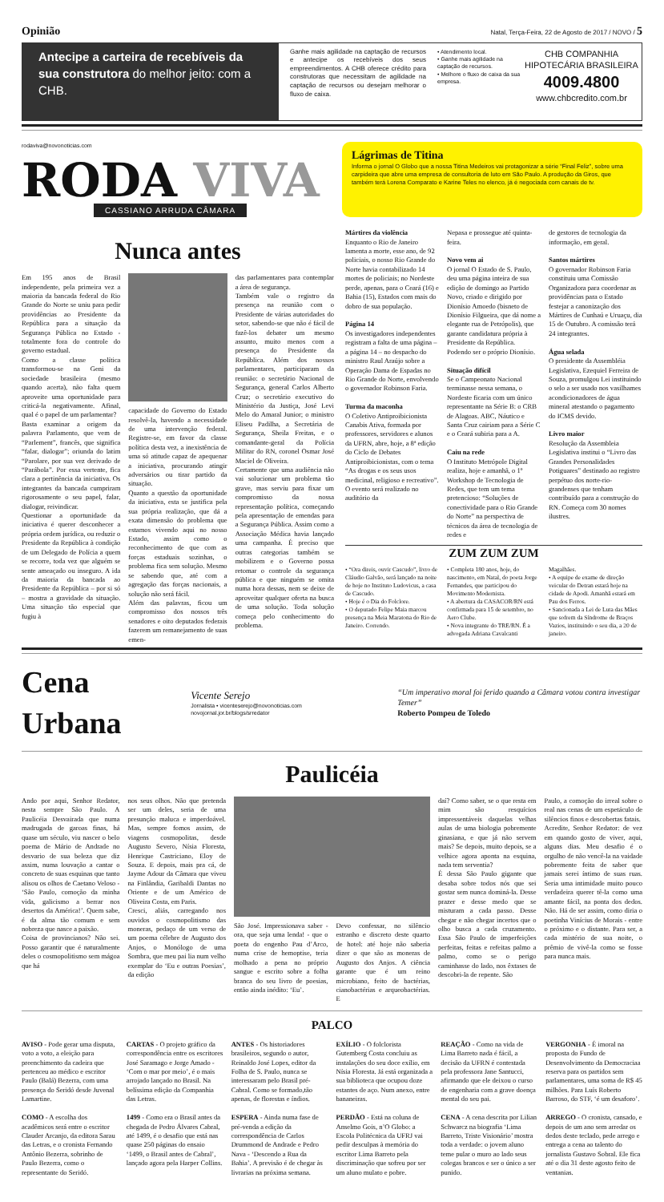Opinião Natal, Terça-Feira, 22 de Agosto de 2017 / NOVO / 5
Antecipe a carteira de recebíveis da sua construtora do melhor jeito: com a CHB.
Ganhe mais agilidade na captação de recursos e antecipe os recebíveis dos seus empreendimentos. A CHB oferece crédito para construtoras que necessitam de agilidade na captação de recursos ou desejam melhorar o fluxo de caixa.
• Atendimento local.
• Ganhe mais agilidade na captação de recursos.
• Melhore o fluxo de caixa da sua empresa.
CHB COMPANHIA HIPOTECÁRIA BRASILEIRA
4009.4800
www.chbcredito.com.br
rodaviva@novonoticias.com
RODA VIVA
CASSIANO ARRUDA CÂMARA
Lágrimas de Titina
Informa o jornal O Globo que a nossa Titina Medeiros vai protagonizar a série “Final Feliz”, sobre uma carpideira que abre uma empresa de consultoria de luto em São Paulo. A produção da Giros, que também terá Lorena Comparato e Karine Teles no elenco, já é negociada com canais de tv.
Nunca antes
Em 195 anos de Brasil independente, pela primeira vez a maioria da bancada federal do Rio Grande do Norte se uniu para pedir providências ao Presidente da República para a situação da Segurança Pública no Estado - totalmente fora do controle do governo estadual.
Como a classe política transformou-se na Geni da sociedade brasileira (mesmo quando acerta), não falta quem aproveite uma oportunidade para criticá-la negativamente. Afinal, qual é o papel de um parlamentar?
Basta examinar a origem da palavra Parlamento, que vem de “Parlement”, francês, que significa “falar, dialogar”; oriunda do latim “Parolare, por sua vez derivado de “Parábola”. Por essa vertente, fica clara a pertinência da iniciativa. Os integrantes da bancada cumpriram rigorosamente o seu papel, falar, dialogar, reivindicar.
Questionar a oportunidade da iniciativa é querer desconhecer a própria ordem jurídica, ou reduzir o Presidente da República à condição de um Delegado de Polícia a quem se recorre, toda vez que alguém se sente ameaçado ou inseguro. A ida da maioria da bancada ao Presidente da República – por si só – mostra a gravidade da situação. Uma situação tão especial que fugiu à
capacidade do Governo do Estado resolvê-la, havendo a necessidade de uma intervenção federal. Registre-se, em favor da classe política desta vez, a inexistência de uma só atitude capaz de apequenar a iniciativa, procurando atingir adversários ou tirar partido da situação.
Quanto a questão da oportunidade da iniciativa, esta se justifica pela sua própria realização, que dá a exata dimensão do problema que estamos vivendo aqui no nosso Estado, assim como o reconhecimento de que com as forças estaduais sozinhas, o problema fica sem solução. Mesmo se sabendo que, até com a agregação das forças nacionais, a solução não será fácil.
Além das palavras, ficou um compromisso dos nossos três senadores e oito deputados federais fazerem um remanejamento de suas emen-
das parlamentares para contemplar a área de segurança.
Também vale o registro da presença na reunião com o Presidente de várias autoridades do setor, sabendo-se que não é fácil de fazê-los debater um mesmo assunto, muito menos com a presença do Presidente da República. Além dos nossos parlamentares, participaram da reunião: o secretário Nacional de Segurança, general Carlos Alberto Cruz; o secretário executivo do Ministério da Justiça, José Levi Melo do Amaral Junior; o ministro Eliseu Padilha, a Secretária de Segurança, Sheila Freitas, e o comandante-geral da Polícia Militar do RN, coronel Osmar José Maciel de Oliveira.
Certamente que uma audiência não vai solucionar um problema tão grave, mas serviu para fixar um compromisso da nossa representação política, começando pela apresentação de emendas para a Segurança Pública. Assim como a Associação Médica havia lançado uma campanha. É preciso que outras categorias também se mobilizem e o Governo possa retomar o controle da segurança pública e que ninguém se omita numa hora dessas, nem se deixe de aproveitar qualquer oferta na busca de uma solução. Toda solução começa pelo conhecimento do problema.
Mártires da violência
Enquanto o Rio de Janeiro lamenta a morte, esse ano, de 92 policiais, o nosso Rio Grande do Norte havia contabilizado 14 mortes de policiais; no Nordeste perde, apenas, para o Ceará (16) e Bahia (15), Estados com mais do dobro de sua população.
Página 14
Os investigadores independentes registram a falta de uma página – a página 14 – no despacho do ministro Raul Araújo sobre a Operação Dama de Espadas no Rio Grande do Norte, envolvendo o governador Robinson Faria.
Turma da maconha
O Coletivo Antiproibicionista Canabis Ativa, formada por professores, servidores e alunos da UFRN, abre, hoje, a 8ª edição do Ciclo de Debates Antiproibicionistas, com o tema “As drogas e os seus usos medicinal, religioso e recreativo”. O evento será realizado no auditório da
Nepasa e prossegue até quinta-feira.
Novo vem ai
O jornal O Estado de S. Paulo, deu uma página inteira de sua edição de domingo ao Partido Novo, criado e dirigido por Dionísio Amoedo (bisneto de Dionísio Filgueira, que dá nome a elegante rua de Petrópolis), que garante candidatura própria à Presidente da República. Podendo ser o próprio Dionísio.
Situação difícil
Se o Campeonato Nacional terminasse nessa semana, o Nordeste ficaria com um único representante na Série B: o CRB de Alagoas. ABC, Náutico e Santa Cruz cairiam para a Série C e o Ceará subiria para a A.
Caiu na rede
O Instituto Metrópole Digital realiza, hoje e amanhã, o 1º Workshop de Tecnologia de Redes, que tem um tema pretencioso: “Soluções de conectividade para o Rio Grande do Norte” na perspectiva de técnicos da área de tecnologia de redes e
de gestores de tecnologia da informação, em geral.
Santos mártires
O governador Robinson Faria constituiu uma Comissão Organizadora para coordenar as providências para o Estado festejar a canonização dos Mártires de Cunhaú e Uruaçu, dia 15 de Outubro. A comissão terá 24 integrantes.
Água selada
O presidente da Assembléia Legislativa, Ezequiel Ferreira de Souza, promulgou Lei instituindo o selo a ser usado nos vasilhames acondicionadores de água mineral atestando o pagamento do ICMS devido.
Livro maior
Resolução da Assembleia Legislativa institui o “Livro das Grandes Personalidades Potiguares” destinado ao registro perpétuo dos norte-rio-grandenses que tenham contribuído para a construção do RN. Começa com 30 nomes ilustres.
ZUM ZUM ZUM
• “Ora direis, ouvir Cascudo”, livro de Cláudio Galvão, será lançado na noite de hoje no Instituto Ludovicus, a casa de Cascudo.
• Hoje é o Dia do Folclore.
• O deputado Felipe Maia marcou presença na Meia Maratona do Rio de Janeiro. Correndo.
• Completa 180 anos, hoje, do nascimento, em Natal, do poeta Jorge Fernandes, que participou do Movimento Modernista.
• A abertura da CASACOR/RN está confirmada para 15 de setembro, no Aero Clube.
• Nova integrante do TRE/RN. É a advogada Adriana Cavalcanti
Magalhães.
• A equipe de exame de direção veicular do Detran estará hoje na cidade de Apodi. Amanhã estará em Pau dos Ferros.
• Sancionada a Lei de Luta das Mães que sofrem da Síndrome de Braços Vazios, instituindo o seu dia, a 20 de janeiro.
Cena Urbana
Vicente Serejo
Jornalista • vicenteserejo@novonoticias.com
novojornal.jor.br/blogs/srredator
“Um imperativo moral foi ferido quando a Câmara votou contra investigar Temer”
Roberto Pompeu de Toledo
Paulicéia
Ando por aqui, Senhor Redator, nesta sempre São Paulo. A Paulicéia Desvairada que numa madrugada de garoas finas, há quase um século, viu nascer o belo poema de Mário de Andrade no desvario de sua beleza que diz assim, numa louvação a cantar o concreto de suas esquinas que tanto alisou os olhos de Caetano Veloso - ‘São Paulo, comoção da minha vida, galicismo a berrar nos desertos da América!’. Quem sabe, é da alma tão comum e sem nobreza que nasce a paixão.
Coisa de provincianos? Não sei. Posso garantir que é naturalmente deles o cosmopolitismo sem mágoa que há
nos seus olhos. Não que pretenda ser um deles, seria de uma presunção maluca e imperdoável. Mas, sempre fomos assim, de viagens cosmopolitas, desde Augusto Severo, Nísia Floresta, Henrique Castriciano, Eloy de Souza. E depois, mais pra cá, de Jayme Adour da Câmara que viveu na Finlândia, Garibaldi Dantas no Oriente e de um Américo de Oliveira Costa, em Paris.
Cresci, aliás, carregando nos ouvidos o cosmopolitismo das moneras, pedaço de um verso de um poema célebre de Augusto dos Anjos, o Monólogo de uma Sombra, que meu pai lia num velho exemplar do ‘Eu e outras Poesias’, da edição
São José. Impressionava saber - ora, que seja uma lenda! - que o poeta do engenho Pau d’Arco, numa crise de hemoptise, teria molhado a pena no próprio sangue e escrito sobre a folha branca do seu livro de poesias, então ainda inédito: ‘Eu’.
Devo confessar, no silêncio estranho e discreto deste quarto de hotel: até hoje não saberia dizer o que são as moneras de Augusto dos Anjos. A ciência garante que é um reino microbiano, feito de bactérias, cianobactérias e arqueobactérias. E
daí? Como saber, se o que resta em mim são resquícios impressentáveis daquelas velhas aulas de uma biologia pobremente ginasiana, e que já não servem mais? Se depois, muito depois, se a velhice agora aponta na esquina, nada tem serventia?
É dessa São Paulo gigante que desaba sobre todos nós que sei gostar sem nunca dominá-la. Desse prazer e desse medo que se misturam a cada passo. Desse chegar e não chegar incertos que o olho busca a cada cruzamento. Essa São Paulo de imperfeições perfeitas, feitas e refeitas palmo a palmo, como se o perigo caminhasse do lado, nos êxtases de descobri-la de repente. São
Paulo, a comoção do irreal sobre o real nas cenas de um espetáculo de silêncios finos e descobertas fatais.
Acredite, Senhor Redator: de vez em quando gosto de viver, aqui, alguns dias. Meu desafio é o orgulho de não vencê-la na vaidade pobremente feita de saber que jamais serei íntimo de suas ruas. Seria uma intimidade muito pouco verdadeira querer tê-la como uma amante fácil, na ponta dos dedos. Não. Há de ser assim, como diria o poetinha Vinícius de Morais - entre o próximo e o distante. Para ser, a cada mistério de sua noite, o prêmio de vivê-la como se fosse para nunca mais.
PALCO
AVISO - Pode gerar uma disputa, voto a voto, a eleição para preenchimento da cadeira que pertenceu ao médico e escritor Paulo (Balá) Bezerra, com uma presença do Seridó desde Juvenal Lamartine.
COMO - A escolha dos acadêmicos será entre o escritor Clauder Arcanjo, da editora Sarau das Letras, e o cronista Fernando Antônio Bezerra, sobrinho de Paulo Bezerra, como o representante do Seridó.
CARTAS - O projeto gráfico da correspondência entre os escritores José Saramago e Jorge Amado - ‘Com o mar por meio’, é o mais arrojado lançado no Brasil. Na belíssima edição da Companhia das Letras.
1499 - Como era o Brasil antes da chegada de Pedro Álvares Cabral, até 1499, é o desafio que está nas quase 250 páginas do ensaio ‘1499, o Brasil antes de Cabral’, lançado agora pela Harper Collins.
ANTES - Os historiadores brasileiros, segundo o autor, Reinaldo José Lopes, editor da Folha de S. Paulo, nunca se interessaram pelo Brasil pré-Cabral. Como se formado,tão apenas, de florestas e índios.
ESPERA - Ainda numa fase de pré-venda a edição da correspondência de Carlos Drummond de Andrade e Pedro Nava - ‘Descendo a Rua da Bahia’. A previsão é de chegar às livrarias na próxima semana.
EXÍLIO - O folclorista Gutemberg Costa concluiu as instalações do seu doce exílio, em Nísia Floresta. Já está organizada a sua biblioteca que ocupou doze estantes de aço. Num anexo, entre bananeiras.
PERDÃO - Está na coluna de Anselmo Gois, n’O Globo: a Escola Politécnica da UFRJ vai pedir desculpas à memória do escritor Lima Barreto pela discriminação que sofreu por ser um aluno mulato e pobre.
REAÇÃO - Como na vida de Lima Barreto nada é fácil, a decisão da UFRN é contestada pela professora Jane Santucci, afirmando que ele deixou o curso de engenharia com a grave doença mental do seu pai.
CENA - A cena descrita por Lilian Schwarcz na biografia ‘Lima Barreto, Triste Visionário’ mostra toda a verdade: o jovem aluno teme pular o muro ao lado seus colegas brancos e ser o único a ser punido.
VERGONHA - É imoral na proposta do Fundo de Desenvolvimento da Democraciaa reserva para os partidos sem parlamentares, uma soma de R$ 45 milhões. Para Luís Roberto Barroso, do STF, ‘é um desaforo’.
ARREGO - O cronista, cansado, e depois de um ano sem arredar os dedos deste teclado, pede arrego e entrega a cena ao talento do jornalista Gustavo Sobral. Ele fica até o dia 31 deste agosto feito de ventanias.